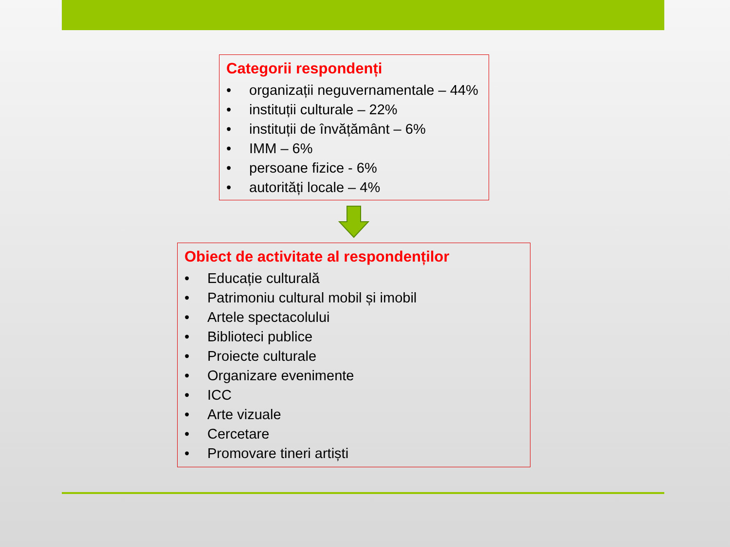Categorii respondenți
• organizații neguvernamentale – 44%
• instituții culturale – 22%
• instituții de învățământ – 6%
• IMM – 6%
• persoane fizice - 6%
• autorități locale – 4%
Obiect de activitate al respondenților
• Educație culturală
• Patrimoniu cultural mobil și imobil
• Artele spectacolului
• Biblioteci publice
• Proiecte culturale
• Organizare evenimente
• ICC
• Arte vizuale
• Cercetare
• Promovare tineri artiști